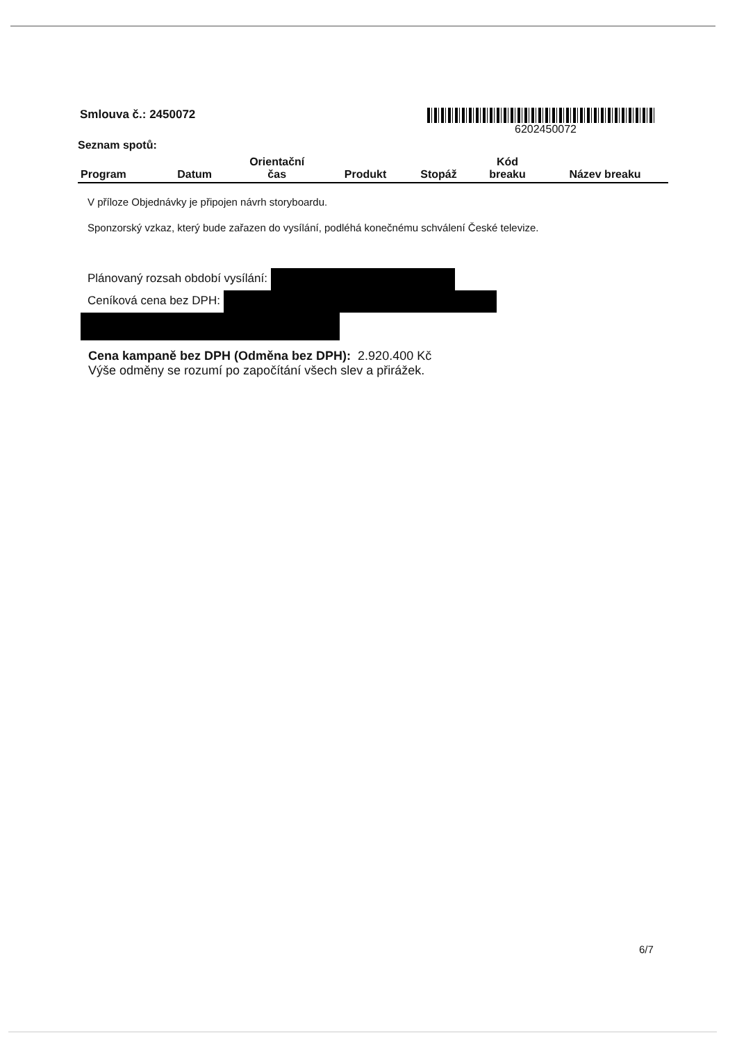Smlouva č.: 2450072 6202450072
Seznam spotů:
| Program | Datum | Orientační čas | Produkt | Stopáž | Kód breaku | Název breaku |
| --- | --- | --- | --- | --- | --- | --- |
V příloze Objednávky je připojen návrh storyboardu.
Sponzorský vzkaz, který bude zařazen do vysílání, podléhá konečnému schválení České televize.
Plánovaný rozsah období vysílání:
Ceníková cena bez DPH:
Cena kampaně bez DPH (Odměna bez DPH): 2.920.400 Kč
Výše odměny se rozumí po započítání všech slev a přirážek.
6/7